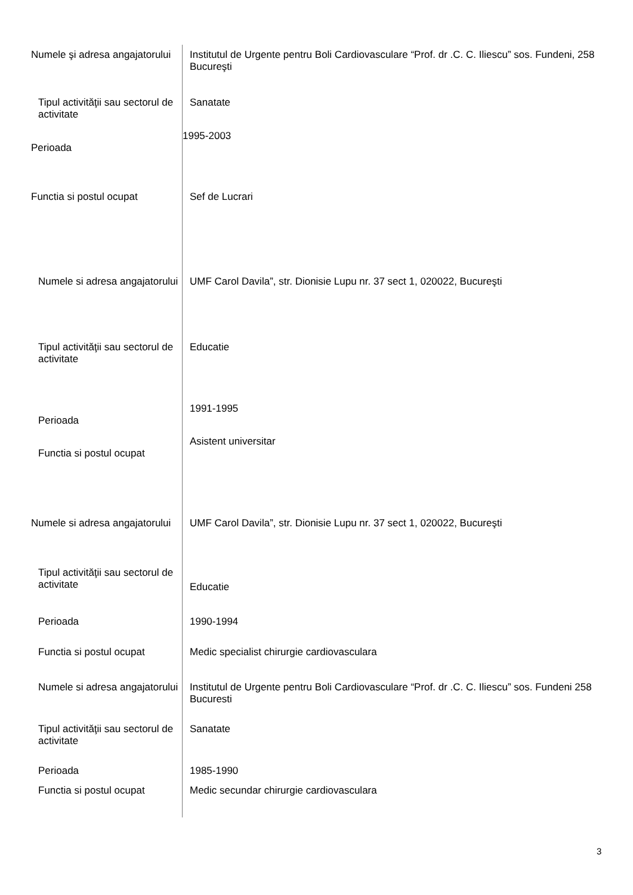Numele şi adresa angajatorului
Institutul de Urgente pentru Boli Cardiovasculare “Prof. dr .C. C. Iliescu” sos. Fundeni, 258 Bucureşti
Tipul activităţii sau sectorul de activitate
Sanatate
Perioada
1995-2003
Functia si postul ocupat Sef de Lucrari
Numele si adresa angajatorului
UMF Carol Davila”, str. Dionisie Lupu nr. 37 sect 1, 020022, Bucureşti
Tipul activităţii sau sectorul de activitate
Educatie
Perioada
1991-1995
Functia si postul ocupat
Asistent universitar
Numele si adresa angajatorului
UMF Carol Davila”, str. Dionisie Lupu nr. 37 sect 1, 020022, Bucureşti
Tipul activităţii sau sectorul de activitate
Educatie
Perioada 1990-1994
Functia si postul ocupat Medic specialist chirurgie cardiovasculara
Numele si adresa angajatorului
Institutul de Urgente pentru Boli Cardiovasculare “Prof. dr .C. C. Iliescu” sos. Fundeni 258 Bucuresti
Tipul activităţii sau sectorul de activitate
Sanatate
Perioada 1985-1990
Functia si postul ocupat Medic secundar chirurgie cardiovasculara
3